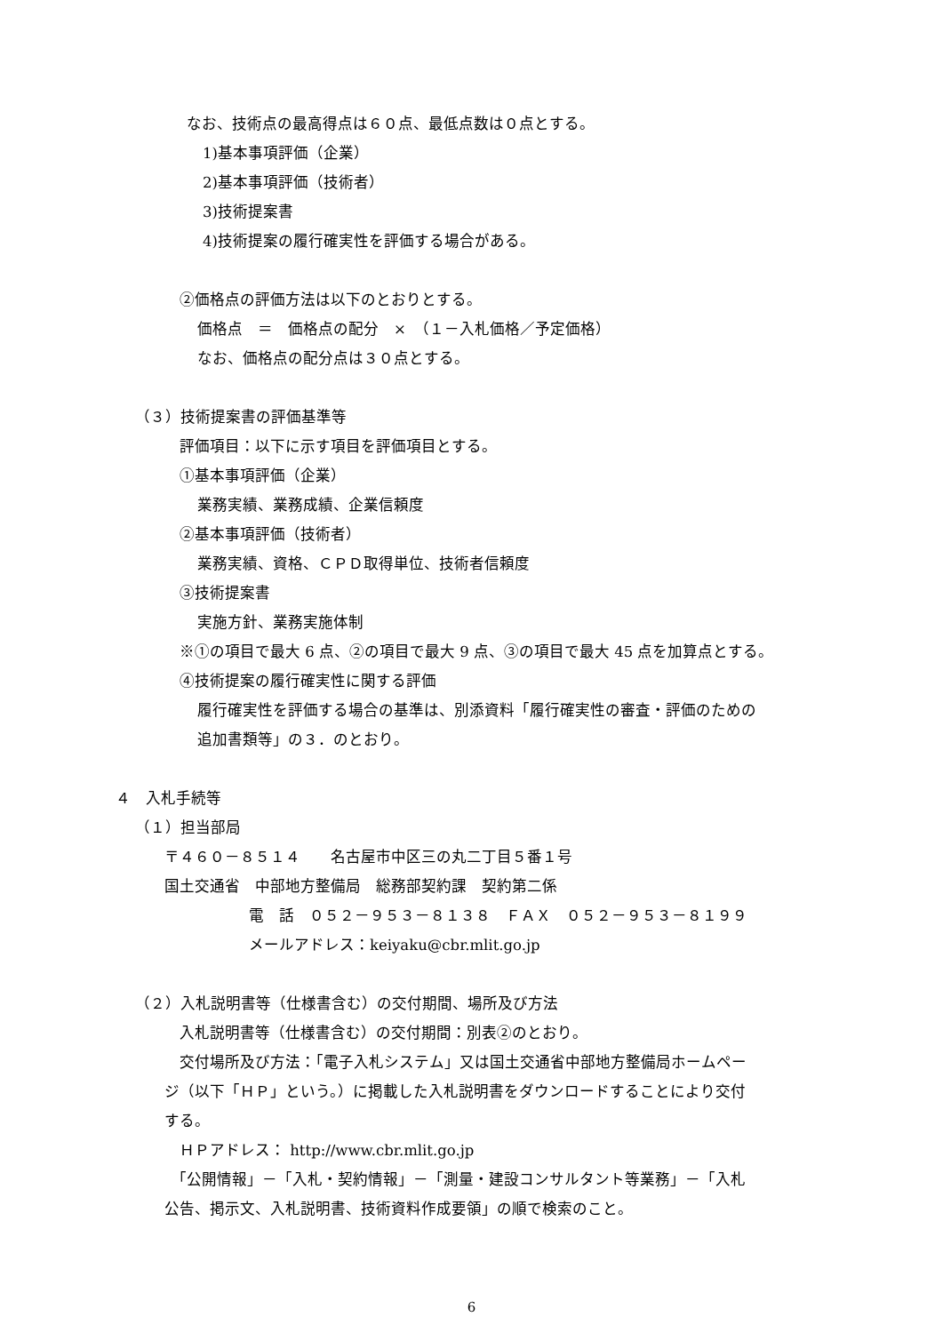なお、技術点の最高得点は６０点、最低点数は０点とする。
1)基本事項評価（企業）
2)基本事項評価（技術者）
3)技術提案書
4)技術提案の履行確実性を評価する場合がある。
②価格点の評価方法は以下のとおりとする。
価格点　＝　価格点の配分　×　（１－入札価格／予定価格）
なお、価格点の配分点は３０点とする。
（３）技術提案書の評価基準等
評価項目：以下に示す項目を評価項目とする。
①基本事項評価（企業）
業務実績、業務成績、企業信頼度
②基本事項評価（技術者）
業務実績、資格、ＣＰＤ取得単位、技術者信頼度
③技術提案書
実施方針、業務実施体制
※①の項目で最大 6 点、②の項目で最大 9 点、③の項目で最大 45 点を加算点とする。
④技術提案の履行確実性に関する評価
履行確実性を評価する場合の基準は、別添資料「履行確実性の審査・評価のための
追加書類等」の３．のとおり。
４　入札手続等
（１）担当部局
〒４６０－８５１４　　名古屋市中区三の丸二丁目５番１号
国土交通省　中部地方整備局　総務部契約課　契約第二係
電　話　０５２－９５３－８１３８　ＦＡＸ　０５２－９５３－８１９９
メールアドレス：keiyaku@cbr.mlit.go.jp
（２）入札説明書等（仕様書含む）の交付期間、場所及び方法
入札説明書等（仕様書含む）の交付期間：別表②のとおり。
交付場所及び方法：「電子入札システム」又は国土交通省中部地方整備局ホームペー
ジ（以下「ＨＰ」という。）に掲載した入札説明書をダウンロードすることにより交付
する。
ＨＰアドレス： http://www.cbr.mlit.go.jp
「公開情報」－「入札・契約情報」－「測量・建設コンサルタント等業務」－「入札
公告、掲示文、入札説明書、技術資料作成要領」の順で検索のこと。
6